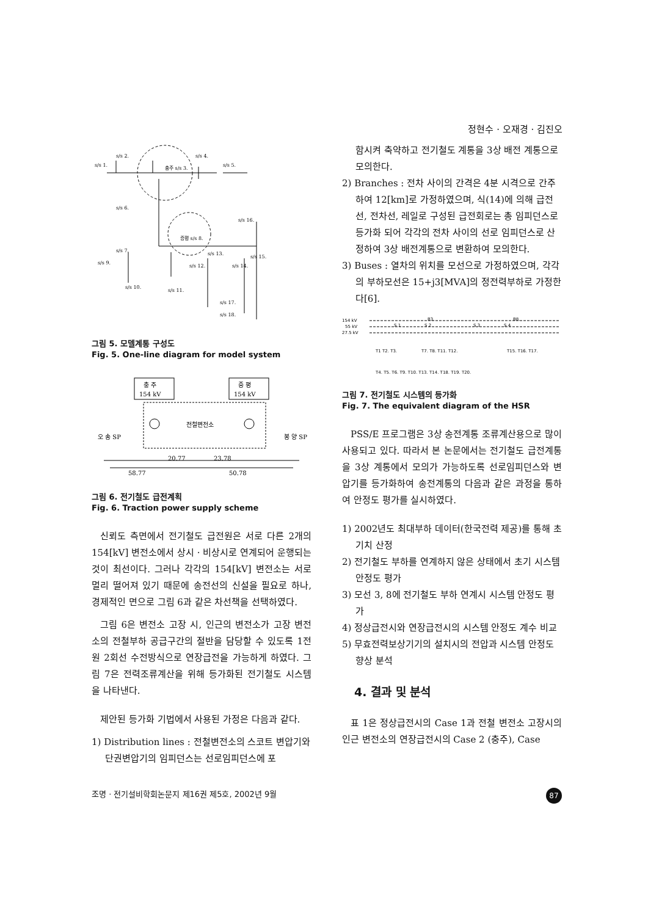정현수 · 오재경 · 김진오
s/s 2.
충주 s/s 3.
s/s 4.
s/s 1.
s/s 5.
s/s 6.
s/s 16.
증평 s/s 8.
s/s 7.
s/s 9.
s/s 13.
s/s 12.
s/s 14.
s/s 15.
s/s 10.
s/s 11.
s/s 17.
s/s 18.
그림 5. 모델계통 구성도
Fig. 5. One-line diagram for model system
충 주
154 kV
증 평
154 kV
전철변전소
오 송 SP
봉 양 SP
20.77
23.78
58.77
50.78
그림 6. 전기철도 급전계획
Fig. 6. Traction power supply scheme
신뢰도 측면에서 전기철도 급전원은 서로 다른 2개의 154[kV] 변전소에서 상시 · 비상시로 연계되어 운행되는 것이 최선이다. 그러나 각각의 154[kV] 변전소는 서로 멀리 떨어져 있기 때문에 송전선의 신설을 필요로 하나, 경제적인 면으로 그림 6과 같은 차선책을 선택하였다.
그림 6은 변전소 고장 시, 인근의 변전소가 고장 변전소의 전철부하 공급구간의 절반을 담당할 수 있도록 1전원 2회선 수전방식으로 연장급전을 가능하게 하였다. 그림 7은 전력조류계산을 위해 등가화된 전기철도 시스템을 나타낸다.
제안된 등가화 기법에서 사용된 가정은 다음과 같다.
1) Distribution lines : 전철변전소의 스코트 변압기와 단권변압기의 임피던스는 선로임피던스에 포
함시켜 축약하고 전기철도 계통을 3상 배전 계통으로 모의한다.
2) Branches : 전차 사이의 간격은 4분 시격으로 간주하여 12[km]로 가정하였으며, 식(14)에 의해 급전선, 전차선, 레일로 구성된 급전회로는 총 임피던스로 등가화 되어 각각의 전차 사이의 선로 임피던스로 산정하여 3상 배전계통으로 변환하여 모의한다.
3) Buses : 열차의 위치를 모선으로 가정하였으며, 각각의 부하모선은 15+j3[MVA]의 정전력부하로 가정한다[6].
154 kV
55 kV
27.5 kV
B3.
B8.
S 1
S 2
S 3
S 4
T1 T2. T3.
T7. T8. T11. T12.
T15. T16. T17.
T4. T5. T6. T9. T10. T13. T14. T18. T19. T20.
그림 7. 전기철도 시스템의 등가화
Fig. 7. The equivalent diagram of the HSR
PSS/E 프로그램은 3상 송전계통 조류계산용으로 많이 사용되고 있다. 따라서 본 논문에서는 전기철도 급전계통을 3상 계통에서 모의가 가능하도록 선로임피던스와 변압기를 등가화하여 송전계통의 다음과 같은 과정을 통하여 안정도 평가를 실시하였다.
1) 2002년도 최대부하 데이터(한국전력 제공)를 통해 초기치 산정
2) 전기철도 부하를 연계하지 않은 상태에서 초기 시스템 안정도 평가
3) 모선 3, 8에 전기철도 부하 연계시 시스템 안정도 평가
4) 정상급전시와 연장급전시의 시스템 안정도 계수 비교
5) 무효전력보상기기의 설치시의 전압과 시스템 안정도 향상 분석
4. 결과 및 분석
표 1은 정상급전시의 Case 1과 전철 변전소 고장시의 인근 변전소의 연장급전시의 Case 2 (충주), Case
조명 · 전기설비학회논문지 제16권 제5호, 2002년 9월 87